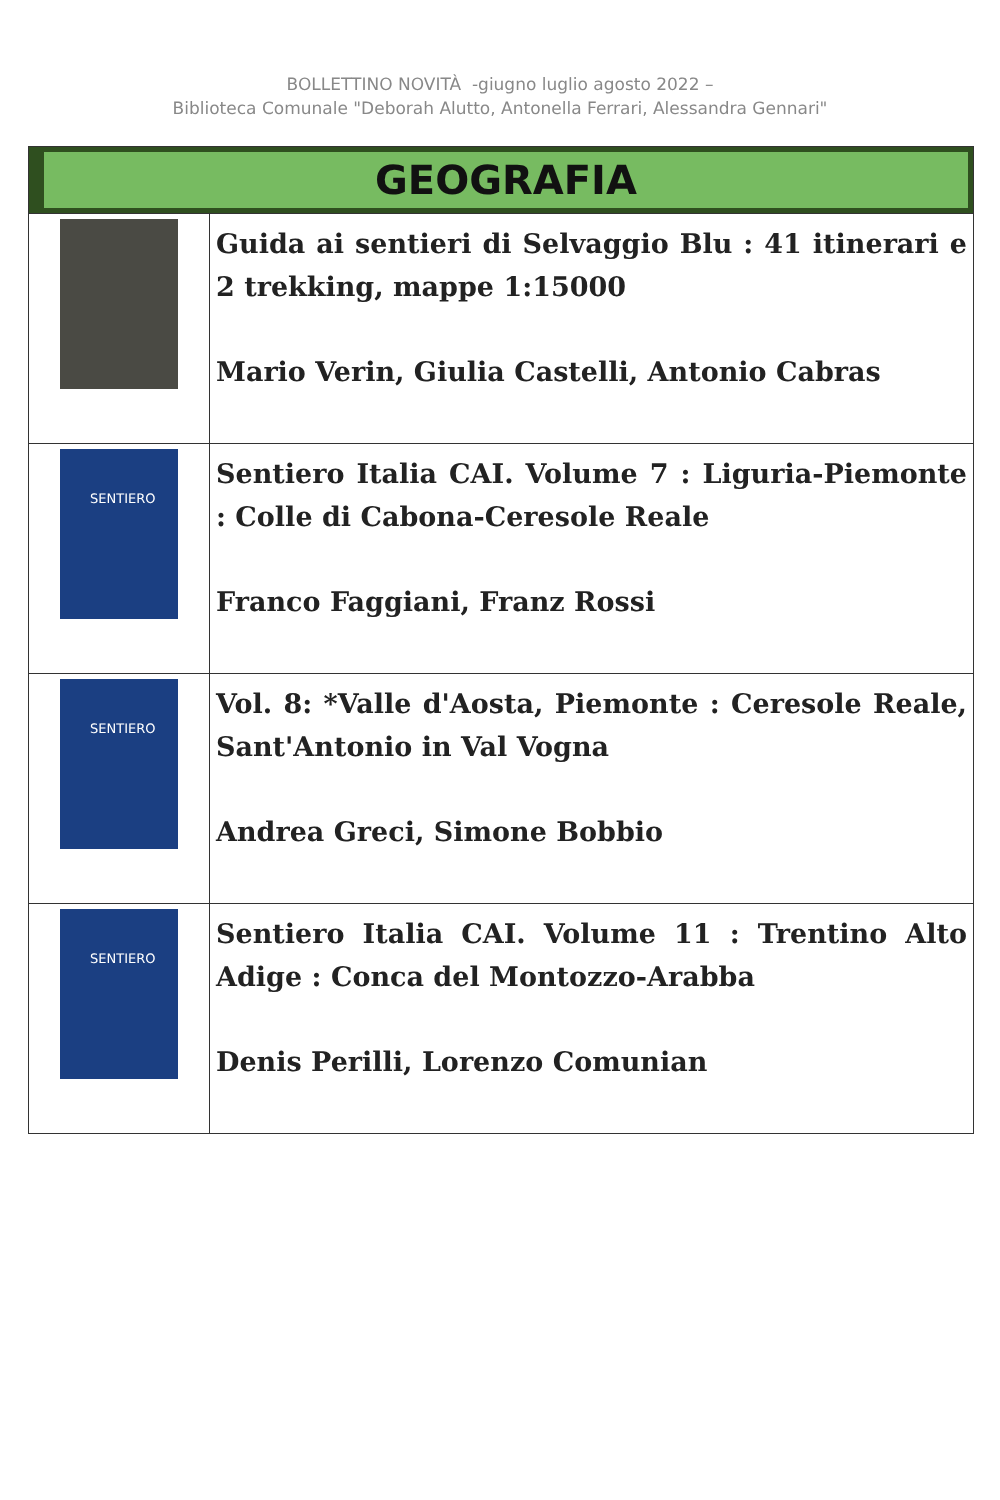BOLLETTINO NOVITÀ -giugno luglio agosto 2022 –
Biblioteca Comunale "Deborah Alutto, Antonella Ferrari, Alessandra Gennari"
| GEOGRAFIA | |
| | Guida ai sentieri di Selvaggio Blu : 41 itinerari e 2 trekking, mappe 1:15000 Mario Verin, Giulia Castelli, Antonio Cabras |
| SENTIERO | Sentiero Italia CAI. Volume 7 : Liguria-Piemonte : Colle di Cabona-Ceresole Reale Franco Faggiani, Franz Rossi |
| SENTIERO | Vol. 8: *Valle d'Aosta, Piemonte : Ceresole Reale, Sant'Antonio in Val Vogna Andrea Greci, Simone Bobbio |
| SENTIERO | Sentiero Italia CAI. Volume 11 : Trentino Alto Adige : Conca del Montozzo-Arabba Denis Perilli, Lorenzo Comunian |